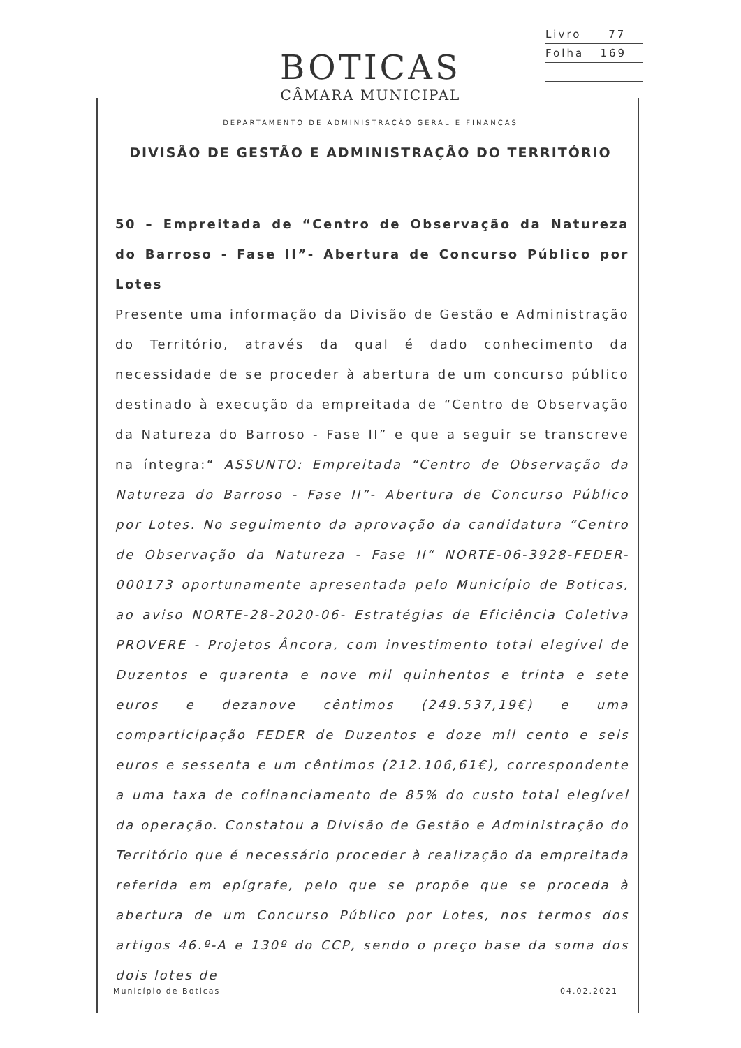Livro 77
Folha 169
BOTICAS
CÂMARA MUNICIPAL
DEPARTAMENTO DE ADMINISTRAÇÃO GERAL E FINANÇAS
DIVISÃO DE GESTÃO E ADMINISTRAÇÃO DO TERRITÓRIO
50 – Empreitada de “Centro de Observação da Natureza do Barroso - Fase II”- Abertura de Concurso Público por Lotes
Presente uma informação da Divisão de Gestão e Administração do Território, através da qual é dado conhecimento da necessidade de se proceder à abertura de um concurso público destinado à execução da empreitada de “Centro de Observação da Natureza do Barroso - Fase II” e que a seguir se transcreve na íntegra:“ ASSUNTO: Empreitada “Centro de Observação da Natureza do Barroso - Fase II”- Abertura de Concurso Público por Lotes. No seguimento da aprovação da candidatura “Centro de Observação da Natureza - Fase II“ NORTE-06-3928-FEDER-000173 oportunamente apresentada pelo Município de Boticas, ao aviso NORTE-28-2020-06- Estratégias de Eficiência Coletiva PROVERE - Projetos Âncora, com investimento total elegível de Duzentos e quarenta e nove mil quinhentos e trinta e sete euros e dezanove cêntimos (249.537,19€) e uma comparticipação FEDER de Duzentos e doze mil cento e seis euros e sessenta e um cêntimos (212.106,61€), correspondente a uma taxa de cofinanciamento de 85% do custo total elegível da operação. Constatou a Divisão de Gestão e Administração do Território que é necessário proceder à realização da empreitada referida em epígrafe, pelo que se propõe que se proceda à abertura de um Concurso Público por Lotes, nos termos dos artigos 46.º-A e 130º do CCP, sendo o preço base da soma dos dois lotes de
Município de Boticas 04.02.2021